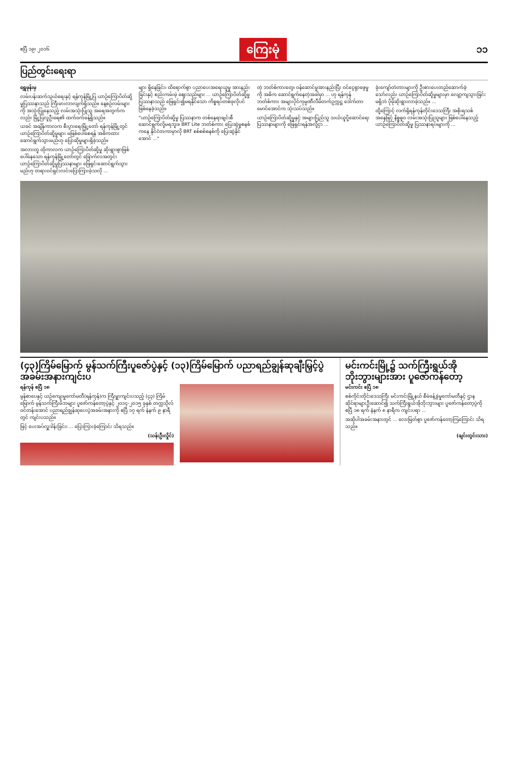ဧပြီ ၁၉၊ ၂၀၁၆ ကြေးမုံ ၁၁
ပြည်တွင်းရေးရာ
ရွှေဖုန်းမှ
လမ်းပန်းဆက်သွယ်ရေးနှင့် ရန်ကုန်မြို့ပြ ယာဉ်ကြောပိတ်ဆို့မှုပြဿနာသည် ကြီးမားလာလျက်ရှိသည်။ နေ့စဉ်လမ်းများကို အသုံးပြုနေသည့် လမ်းအသုံးပြုသူ အရေအတွက်ကလည်း မြို့ပြလူဦးရေ၏ ထက်ဝက်ခန့်ရှိသည်။
ယခင် အချိန်ကာလက စီးပွားရေးမြို့တော် ရန်ကုန်မြို့တွင် ယာဉ်ကြောပိတ်ဆို့မှုများ မဖြစ်ပေါ်စေရန် အဓိကထားဆောင်ရွက်သွားမည်ဟု ပြောဆိုမှုများရှိခဲ့သည်။
အလားတူ ထိုကာလက ယာဉ်ကြောပိတ်ဆို့မှု ဆိုးရွားစွာဖြစ်ပေါ်နေသော ရန်ကုန်မြို့တော်တွင် ခြောက်လအတွင်း ယာဉ်ကြောပိတ်ဆို့မှုပြဿနာများ ဖြေရှင်းဆောင်ရွက်သွားမည်ဟု တရားဝင်ရှင်းလင်းပြောကြားခဲ့သလို ...
များ ရှိနေခြင်း၊ ထိရောက်စွာ ပညာပေးအရေးယူမှု အားနည်းခြင်းနှင့် စည်းကမ်းမဲ့ ဈေးသည်များ ... ယာဉ်ကြောပိတ်ဆို့မှုပြဿနာသည် ဖြေရှင်း၍မရနိုင်သော ကိစ္စရပ်တစ်ခုလိုပင် ဖြစ်နေခဲ့သည်။
"ယာဉ်ကြောပိတ်ဆို့မှု ပြဿနာက တစ်နေရာချင်းစီ ဆောင်ရွက်လို့မရဘူး။ BRT Lite ဘတ်စ်ကား ပြေးဆွဲမှုစနစ်ကနေ နိုင်ငံတကာမှာလို BRT စစ်စစ်စနစ်ကို ပြေးဆွဲနိုင်အောင် ..."
တဲ့ ဘတ်စ်ကားတွေ၊ ဝန်ဆောင်မှုအားနည်းပြီး ဝင်ငွေရှာဖွေမှုကို အဓိက ဆောင်ရွက်နေတဲ့အခါမှာ ... ဟု ရန်ကုန်ဘတ်စ်ကား အများပိုင်ကုမ္ပဏီလီမိတက်ဥက္ကဋ္ဌ ဒေါက်တာမောင်အောင်က သုံးသပ်သည်။
ယာဉ်ကြောပိတ်ဆို့မှုနှင့် အများပြည်သူ သယ်ယူပို့ဆောင်ရေးပြဿနာများကို ဖြေရှင်းရန်အလို့ငှာ ...
ခုံးကျော်တံတားများကို ဦးစားပေးတည်ဆောက်ခဲ့သော်လည်း ယာဉ်ကြောပိတ်ဆို့မှုများမှာ လျော့ကျသွားခြင်းမရှိဘဲ ပိုမိုဆိုးရွားလာခဲ့သည်။ ...
ထို့ကြောင့် လက်ရှိရန်ကုန်တိုင်းဒေသကြီး အစိုးရသစ်အနေဖြင့် နိစ္စဓူဝ လမ်းအသုံးပြုသူများ ဖြစ်ပေါ်နေသည့် ယာဉ်ကြောပိတ်ဆို့မှု ပြဿနာရပ်များကို ...
(၄၃)ကြိမ်မြောက် မွန်သက်ကြီးပူဇော်ပွဲနှင့် (၁၃)ကြိမ်မြောက် ပညာရည်ချွန်ဆုချီးမြှင့်ပွဲ အခမ်းအနားကျင်းပ
ရန်ကုန် ဧပြီ ၁၈
မွန်စာပေနှင့် ယဉ်ကျေးမှုကော်မတီ(ရန်ကုန်)က ကြီးမှူးကျင်းပသည့် (၄၃) ကြိမ်မြောက် မွန်သက်ကြီးမိဘများ ပူဇော်ကန်တော့ပွဲနှင့် ၂၀၁၄-၂၀၁၅ ခုနှစ် တက္ကသိုလ်ဝင်တန်းအောင် ပညာရည်ချွန်ဆုပေးပွဲအခမ်းအနားကို ဧပြီ ၁၇ ရက် နံနက် ၉ နာရီတွင် ကျင်းပသည်။
ဖြင့် ပေးအပ်လှူဒါန်းခြင်း၊ ... ပြောကြားခဲ့ကြောင်း သိရသည်။
(သန်းဦးလှိုင်)
မင်းကင်းမြို့၌ သက်ကြီးရွယ်အို ဘိုးဘွားများအား ပူဇော်ကန်တော့
မင်းကင်း ဧပြီ ၁၈
စစ်ကိုင်းတိုင်းဒေသကြီး မင်းကင်းမြို့နယ် စီမံခန့်ခွဲမှုကော်မတီနှင့် ဌာနဆိုင်ရာများဦးဆောင်၍ သက်ကြီးရွယ်အိုဘိုးဘွားများ ပူဇော်ကန်တော့ပွဲကို ဧပြီ ၁၈ ရက် နံနက် ၈ နာရီက ကျင်းပရာ ...
အဆိုပါအခမ်းအနားတွင် ... လေးမြတ်စွာ ပူဇော်ကန်တော့ကြကြောင်း သိရသည်။
(ချင်းတွင်းသား)